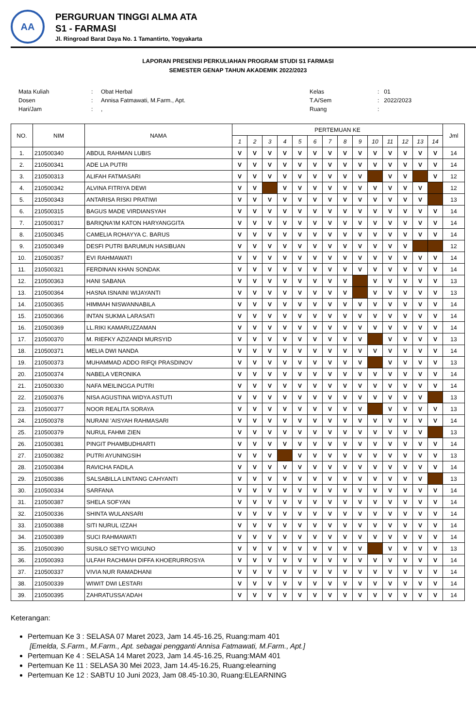AA
PERGURUAN TINGGI ALMA ATA
S1 - FARMASI
Jl. Ringroad Barat Daya No. 1 Tamantirto, Yogyakarta
LAPORAN PRESENSI PERKULIAHAN PROGRAM STUDI S1 FARMASI
SEMESTER GENAP TAHUN AKADEMIK 2022/2023
| Mata Kuliah | : | Obat Herbal |
| Dosen | : | Annisa Fatmawati, M.Farm., Apt. |
| Hari/Jam | : | , |
| Kelas | : | 01 |
| T.A/Sem | : | 2022/2023 |
| Ruang | : | |
| NO. | NIM | NAMA | PERTEMUAN KE | | | | | | | | | | | | | | Jml |
| --- | --- | --- | --- | --- | --- | --- | --- | --- | --- | --- | --- | --- | --- | --- | --- | --- | --- |
| | | | 1 | 2 | 3 | 4 | 5 | 6 | 7 | 8 | 9 | 10 | 11 | 12 | 13 | 14 | |
| 1. | 210500340 | ABDUL RAHMAN LUBIS | V | V | V | V | V | V | V | V | V | V | V | V | V | V | 14 |
| 2. | 210500341 | ADE LIA PUTRI | V | V | V | V | V | V | V | V | V | V | V | V | V | V | 14 |
| 3. | 210500313 | ALIFAH FATMASARI | V | V | V | V | V | V | V | V | V | | V | V | | V | 12 |
| 4. | 210500342 | ALVINA FITRIYA DEWI | V | V | | V | V | V | V | V | V | V | V | V | V | | 12 |
| 5. | 210500343 | ANTARISA RISKI PRATIWI | V | V | V | V | V | V | V | V | V | V | V | V | V | | 13 |
| 6. | 210500315 | BAGUS MADE VIRDIANSYAH | V | V | V | V | V | V | V | V | V | V | V | V | V | V | 14 |
| 7. | 210500317 | BARIQNA'IM KATON HARYANGGITA | V | V | V | V | V | V | V | V | V | V | V | V | V | V | 14 |
| 8. | 210500345 | CAMELIA ROHAYYA C. BARUS | V | V | V | V | V | V | V | V | V | V | V | V | V | V | 14 |
| 9. | 210500349 | DESFI PUTRI BARUMUN HASIBUAN | V | V | V | V | V | V | V | V | V | V | V | V | | | 12 |
| 10. | 210500357 | EVI RAHMAWATI | V | V | V | V | V | V | V | V | V | V | V | V | V | V | 14 |
| 11. | 210500321 | FERDINAN KHAN SONDAK | V | V | V | V | V | V | V | V | V | V | V | V | V | V | 14 |
| 12. | 210500363 | HANI SABANA | V | V | V | V | V | V | V | V | | V | V | V | V | V | 13 |
| 13. | 210500364 | HASNA ISNAINI WIJAYANTI | V | V | V | V | V | V | V | V | | V | V | V | V | V | 13 |
| 14. | 210500365 | HIMMAH NISWANNABILA | V | V | V | V | V | V | V | V | V | V | V | V | V | V | 14 |
| 15. | 210500366 | INTAN SUKMA LARASATI | V | V | V | V | V | V | V | V | V | V | V | V | V | V | 14 |
| 16. | 210500369 | LL.RIKI KAMARUZZAMAN | V | V | V | V | V | V | V | V | V | V | V | V | V | V | 14 |
| 17. | 210500370 | M. RIEFKY AZIZANDI MURSYID | V | V | V | V | V | V | V | V | V | | V | V | V | V | 13 |
| 18. | 210500371 | MELIA DWI NANDA | V | V | V | V | V | V | V | V | V | V | V | V | V | V | 14 |
| 19. | 210500373 | MUHAMMAD ADDO RIFQI PRASDINOV | V | V | V | V | V | V | V | V | V | | V | V | V | V | 13 |
| 20. | 210500374 | NABELA VERONIKA | V | V | V | V | V | V | V | V | V | V | V | V | V | V | 14 |
| 21. | 210500330 | NAFA MEILINGGA PUTRI | V | V | V | V | V | V | V | V | V | V | V | V | V | V | 14 |
| 22. | 210500376 | NISA AGUSTINA WIDYA ASTUTI | V | V | V | V | V | V | V | V | V | V | V | V | V | | 13 |
| 23. | 210500377 | NOOR REALITA SORAYA | V | V | V | V | V | V | V | V | V | | V | V | V | V | 13 |
| 24. | 210500378 | NURANI 'AISYAH RAHMASARI | V | V | V | V | V | V | V | V | V | V | V | V | V | V | 14 |
| 25. | 210500379 | NURUL FAHMI ZIEN | V | V | V | V | V | V | V | V | V | V | V | V | V | | 13 |
| 26. | 210500381 | PINGIT PHAMBUDHIARTI | V | V | V | V | V | V | V | V | V | V | V | V | V | V | 14 |
| 27. | 210500382 | PUTRI AYUNINGSIH | V | V | V | | V | V | V | V | V | V | V | V | V | V | 13 |
| 28. | 210500384 | RAVICHA FADILA | V | V | V | V | V | V | V | V | V | V | V | V | V | V | 14 |
| 29. | 210500386 | SALSABILLA LINTANG CAHYANTI | V | V | V | V | V | V | V | V | V | V | V | V | V | | 13 |
| 30. | 210500334 | SARFANA | V | V | V | V | V | V | V | V | V | V | V | V | V | V | 14 |
| 31. | 210500387 | SHELA SOFYAN | V | V | V | V | V | V | V | V | V | V | V | V | V | V | 14 |
| 32. | 210500336 | SHINTA WULANSARI | V | V | V | V | V | V | V | V | V | V | V | V | V | V | 14 |
| 33. | 210500388 | SITI NURUL IZZAH | V | V | V | V | V | V | V | V | V | V | V | V | V | V | 14 |
| 34. | 210500389 | SUCI RAHMAWATI | V | V | V | V | V | V | V | V | V | V | V | V | V | V | 14 |
| 35. | 210500390 | SUSILO SETYO WIGUNO | V | V | V | V | V | V | V | V | V | | V | V | V | V | 13 |
| 36. | 210500393 | ULFAH RACHMAH DIFFA KHOERURROSYA | V | V | V | V | V | V | V | V | V | V | V | V | V | V | 14 |
| 37. | 210500337 | VIVIA NUR RAMADHANI | V | V | V | V | V | V | V | V | V | V | V | V | V | V | 14 |
| 38. | 210500339 | WIWIT DWI LESTARI | V | V | V | V | V | V | V | V | V | V | V | V | V | V | 14 |
| 39. | 210500395 | ZAHRATUSSA'ADAH | V | V | V | V | V | V | V | V | V | V | V | V | V | V | 14 |
Keterangan:
Pertemuan Ke 3 : SELASA 07 Maret 2023, Jam 14.45-16.25, Ruang:mam 401
[Emelda, S.Farm., M.Farm., Apt. sebagai pengganti Annisa Fatmawati, M.Farm., Apt.]
Pertemuan Ke 4 : SELASA 14 Maret 2023, Jam 14.45-16.25, Ruang:MAM 401
Pertemuan Ke 11 : SELASA 30 Mei 2023, Jam 14.45-16.25, Ruang:elearning
Pertemuan Ke 12 : SABTU 10 Juni 2023, Jam 08.45-10.30, Ruang:ELEARNING